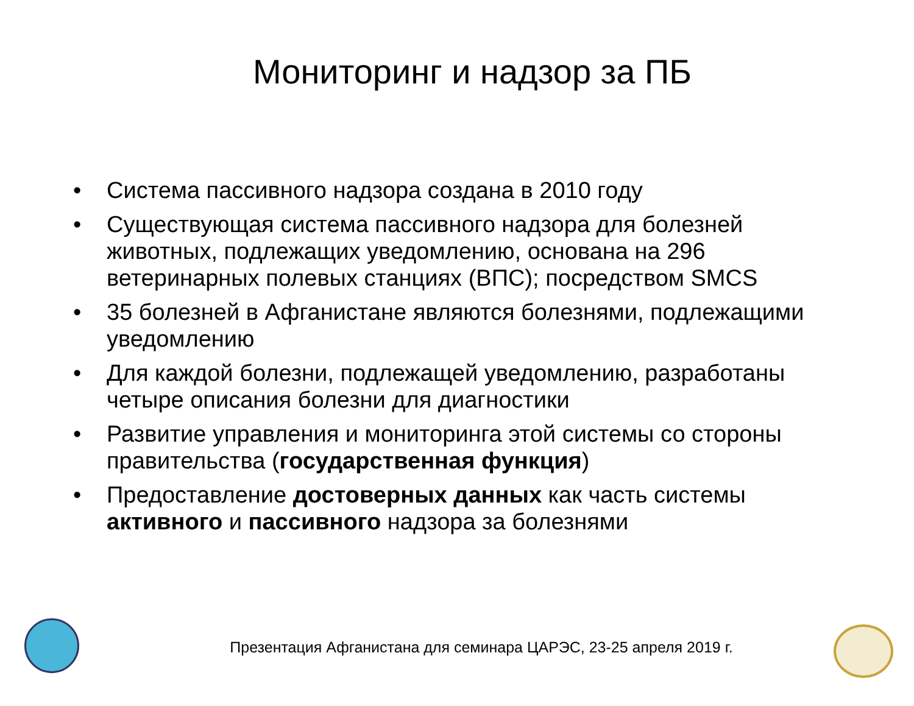Мониторинг и надзор за ПБ
• Система пассивного надзора создана в 2010 году
• Существующая система пассивного надзора для болезней животных, подлежащих уведомлению, основана на 296 ветеринарных полевых станциях (ВПС); посредством SMCS
• 35 болезней в Афганистане являются болезнями, подлежащими уведомлению
• Для каждой болезни, подлежащей уведомлению, разработаны четыре описания болезни для диагностики
• Развитие управления и мониторинга этой системы со стороны правительства (государственная функция)
• Предоставление достоверных данных как часть системы активного и пассивного надзора за болезнями
Презентация Афганистана для семинара ЦАРЭС, 23-25 апреля 2019 г.